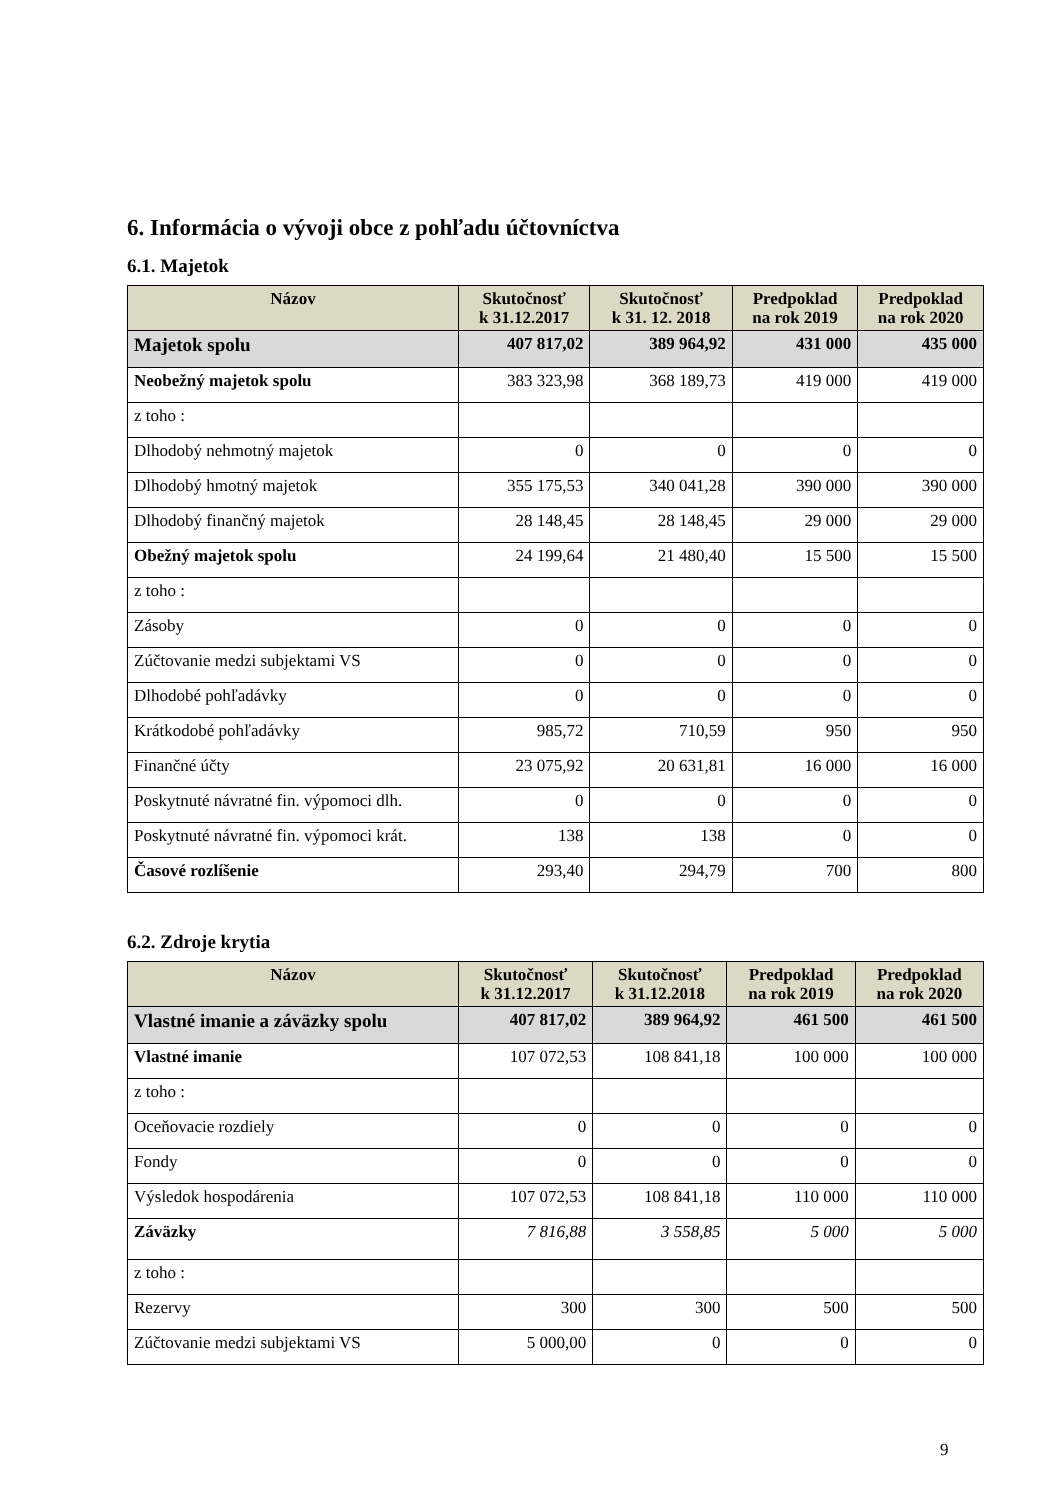6. Informácia o vývoji obce z pohľadu účtovníctva
6.1. Majetok
| Názov | Skutočnosť k 31.12.2017 | Skutočnosť k 31. 12. 2018 | Predpoklad na rok 2019 | Predpoklad na rok 2020 |
| --- | --- | --- | --- | --- |
| Majetok spolu | 407 817,02 | 389 964,92 | 431 000 | 435 000 |
| Neobežný majetok spolu | 383 323,98 | 368 189,73 | 419 000 | 419 000 |
| z toho : | | | | |
| Dlhodobý nehmotný majetok | 0 | 0 | 0 | 0 |
| Dlhodobý hmotný majetok | 355 175,53 | 340 041,28 | 390 000 | 390 000 |
| Dlhodobý finančný majetok | 28 148,45 | 28 148,45 | 29 000 | 29 000 |
| Obežný majetok spolu | 24 199,64 | 21 480,40 | 15 500 | 15 500 |
| z toho : | | | | |
| Zásoby | 0 | 0 | 0 | 0 |
| Zúčtovanie medzi subjektami VS | 0 | 0 | 0 | 0 |
| Dlhodobé pohľadávky | 0 | 0 | 0 | 0 |
| Krátkodobé pohľadávky | 985,72 | 710,59 | 950 | 950 |
| Finančné účty | 23 075,92 | 20 631,81 | 16 000 | 16 000 |
| Poskytnuté návratné fin. výpomoci dlh. | 0 | 0 | 0 | 0 |
| Poskytnuté návratné fin. výpomoci krát. | 138 | 138 | 0 | 0 |
| Časové rozlíšenie | 293,40 | 294,79 | 700 | 800 |
6.2. Zdroje krytia
| Názov | Skutočnosť k 31.12.2017 | Skutočnosť k 31.12.2018 | Predpoklad na rok 2019 | Predpoklad na rok 2020 |
| --- | --- | --- | --- | --- |
| Vlastné imanie a záväzky spolu | 407 817,02 | 389 964,92 | 461 500 | 461 500 |
| Vlastné imanie | 107 072,53 | 108 841,18 | 100 000 | 100 000 |
| z toho : | | | | |
| Oceňovacie rozdiely | 0 | 0 | 0 | 0 |
| Fondy | 0 | 0 | 0 | 0 |
| Výsledok hospodárenia | 107 072,53 | 108 841,18 | 110 000 | 110 000 |
| Záväzky | 7 816,88 | 3 558,85 | 5 000 | 5 000 |
| z toho : | | | | |
| Rezervy | 300 | 300 | 500 | 500 |
| Zúčtovanie medzi subjektami VS | 5 000,00 | 0 | 0 | 0 |
9